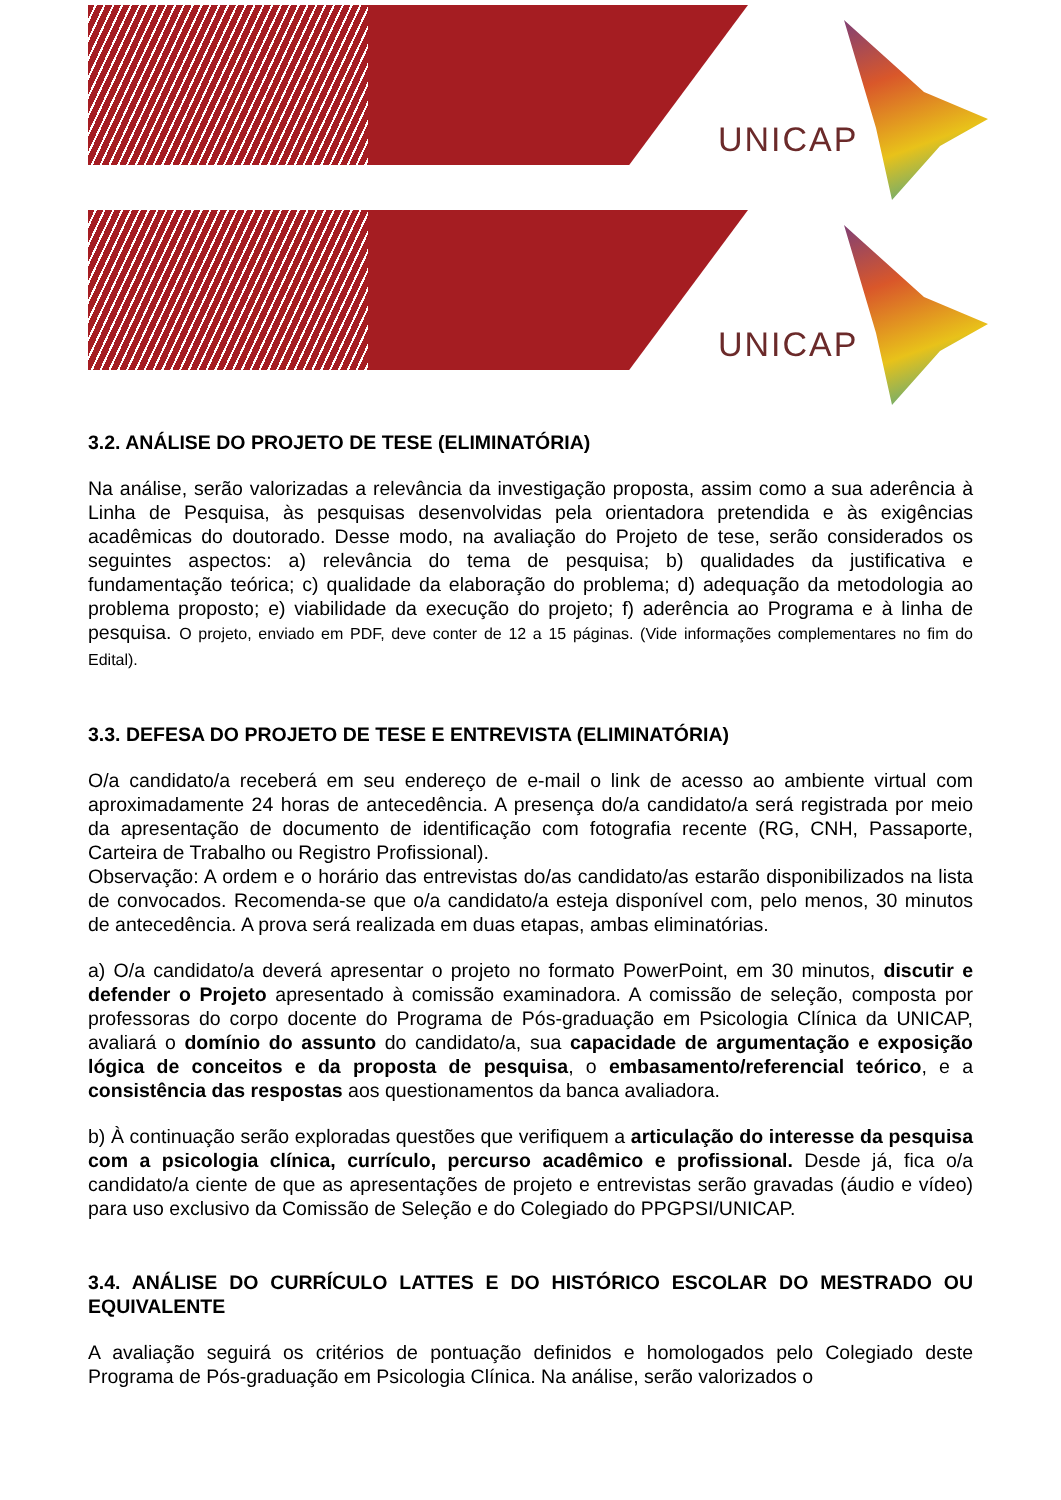UNICAP
UNICAP
3.2. ANÁLISE DO PROJETO DE TESE (ELIMINATÓRIA)
Na análise, serão valorizadas a relevância da investigação proposta, assim como a sua aderência à Linha de Pesquisa, às pesquisas desenvolvidas pela orientadora pretendida e às exigências acadêmicas do doutorado. Desse modo, na avaliação do Projeto de tese, serão considerados os seguintes aspectos: a) relevância do tema de pesquisa; b) qualidades da justificativa e fundamentação teórica; c) qualidade da elaboração do problema; d) adequação da metodologia ao problema proposto; e) viabilidade da execução do projeto; f) aderência ao Programa e à linha de pesquisa. O projeto, enviado em PDF, deve conter de 12 a 15 páginas. (Vide informações complementares no fim do Edital).
3.3. DEFESA DO PROJETO DE TESE E ENTREVISTA (ELIMINATÓRIA)
O/a candidato/a receberá em seu endereço de e-mail o link de acesso ao ambiente virtual com aproximadamente 24 horas de antecedência. A presença do/a candidato/a será registrada por meio da apresentação de documento de identificação com fotografia recente (RG, CNH, Passaporte, Carteira de Trabalho ou Registro Profissional).
Observação: A ordem e o horário das entrevistas do/as candidato/as estarão disponibilizados na lista de convocados. Recomenda-se que o/a candidato/a esteja disponível com, pelo menos, 30 minutos de antecedência. A prova será realizada em duas etapas, ambas eliminatórias.
a) O/a candidato/a deverá apresentar o projeto no formato PowerPoint, em 30 minutos, discutir e defender o Projeto apresentado à comissão examinadora. A comissão de seleção, composta por professoras do corpo docente do Programa de Pós-graduação em Psicologia Clínica da UNICAP, avaliará o domínio do assunto do candidato/a, sua capacidade de argumentação e exposição lógica de conceitos e da proposta de pesquisa, o embasamento/referencial teórico, e a consistência das respostas aos questionamentos da banca avaliadora.
b) À continuação serão exploradas questões que verifiquem a articulação do interesse da pesquisa com a psicologia clínica, currículo, percurso acadêmico e profissional. Desde já, fica o/a candidato/a ciente de que as apresentações de projeto e entrevistas serão gravadas (áudio e vídeo) para uso exclusivo da Comissão de Seleção e do Colegiado do PPGPSI/UNICAP.
3.4. ANÁLISE DO CURRÍCULO LATTES E DO HISTÓRICO ESCOLAR DO MESTRADO OU EQUIVALENTE
A avaliação seguirá os critérios de pontuação definidos e homologados pelo Colegiado deste Programa de Pós-graduação em Psicologia Clínica. Na análise, serão valorizados o